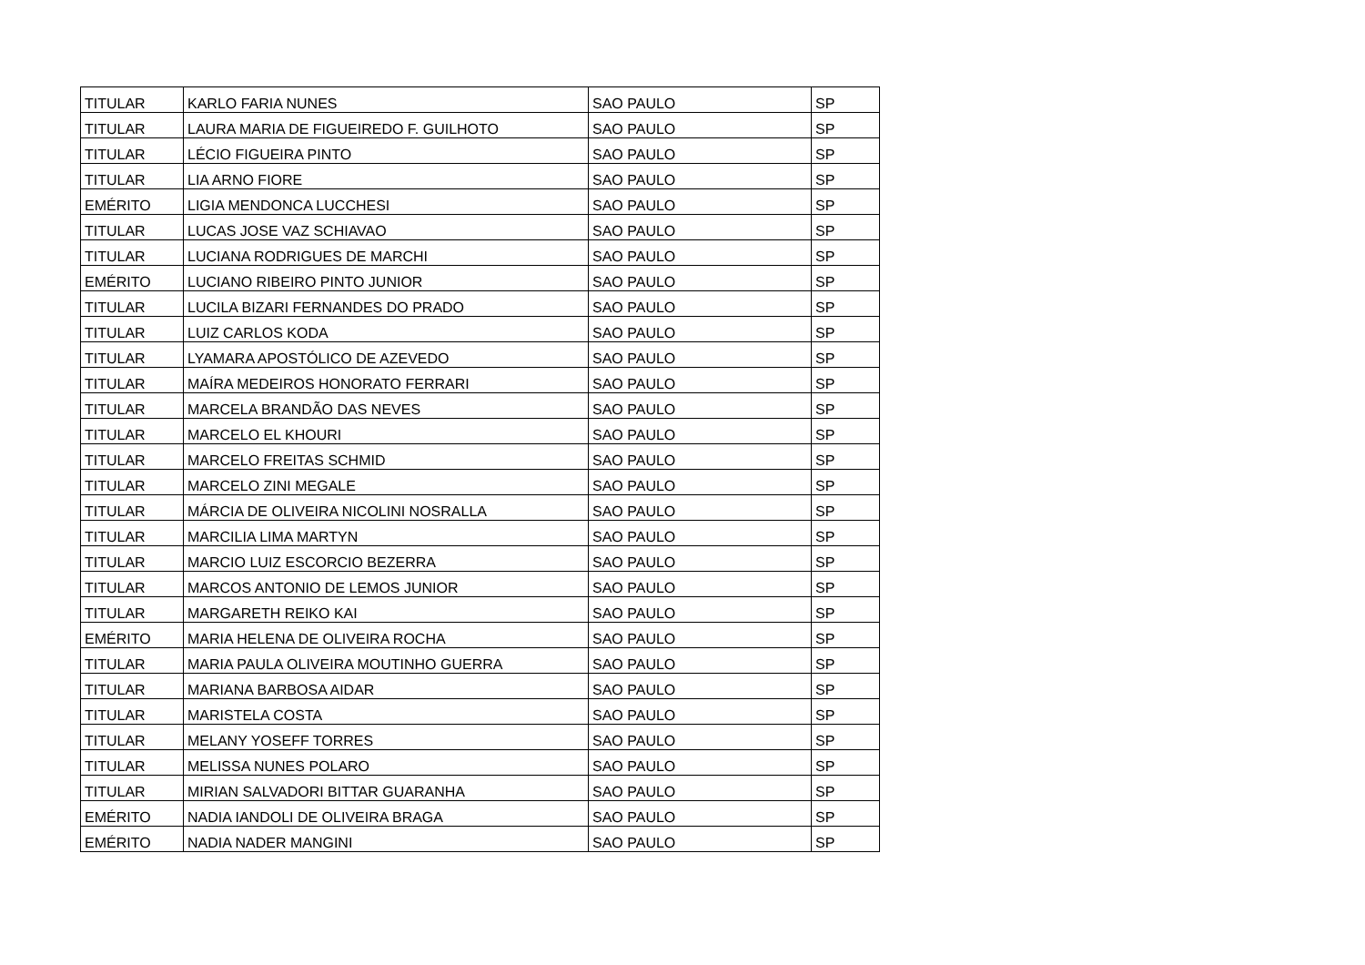| TITULAR | KARLO FARIA NUNES | SAO PAULO | SP |
| TITULAR | LAURA MARIA DE FIGUEIREDO F. GUILHOTO | SAO PAULO | SP |
| TITULAR | LÉCIO FIGUEIRA PINTO | SAO PAULO | SP |
| TITULAR | LIA ARNO FIORE | SAO PAULO | SP |
| EMÉRITO | LIGIA MENDONCA LUCCHESI | SAO PAULO | SP |
| TITULAR | LUCAS JOSE VAZ SCHIAVAO | SAO PAULO | SP |
| TITULAR | LUCIANA RODRIGUES DE MARCHI | SAO PAULO | SP |
| EMÉRITO | LUCIANO RIBEIRO PINTO JUNIOR | SAO PAULO | SP |
| TITULAR | LUCILA BIZARI FERNANDES DO PRADO | SAO PAULO | SP |
| TITULAR | LUIZ CARLOS KODA | SAO PAULO | SP |
| TITULAR | LYAMARA APOSTÓLICO DE AZEVEDO | SAO PAULO | SP |
| TITULAR | MAÍRA MEDEIROS HONORATO FERRARI | SAO PAULO | SP |
| TITULAR | MARCELA BRANDÃO DAS NEVES | SAO PAULO | SP |
| TITULAR | MARCELO EL KHOURI | SAO PAULO | SP |
| TITULAR | MARCELO FREITAS SCHMID | SAO PAULO | SP |
| TITULAR | MARCELO ZINI MEGALE | SAO PAULO | SP |
| TITULAR | MÁRCIA DE OLIVEIRA NICOLINI NOSRALLA | SAO PAULO | SP |
| TITULAR | MARCILIA LIMA MARTYN | SAO PAULO | SP |
| TITULAR | MARCIO LUIZ ESCORCIO BEZERRA | SAO PAULO | SP |
| TITULAR | MARCOS ANTONIO DE LEMOS JUNIOR | SAO PAULO | SP |
| TITULAR | MARGARETH REIKO KAI | SAO PAULO | SP |
| EMÉRITO | MARIA HELENA DE OLIVEIRA ROCHA | SAO PAULO | SP |
| TITULAR | MARIA PAULA OLIVEIRA MOUTINHO GUERRA | SAO PAULO | SP |
| TITULAR | MARIANA BARBOSA AIDAR | SAO PAULO | SP |
| TITULAR | MARISTELA COSTA | SAO PAULO | SP |
| TITULAR | MELANY YOSEFF TORRES | SAO PAULO | SP |
| TITULAR | MELISSA NUNES POLARO | SAO PAULO | SP |
| TITULAR | MIRIAN SALVADORI BITTAR GUARANHA | SAO PAULO | SP |
| EMÉRITO | NADIA IANDOLI DE OLIVEIRA BRAGA | SAO PAULO | SP |
| EMÉRITO | NADIA NADER MANGINI | SAO PAULO | SP |